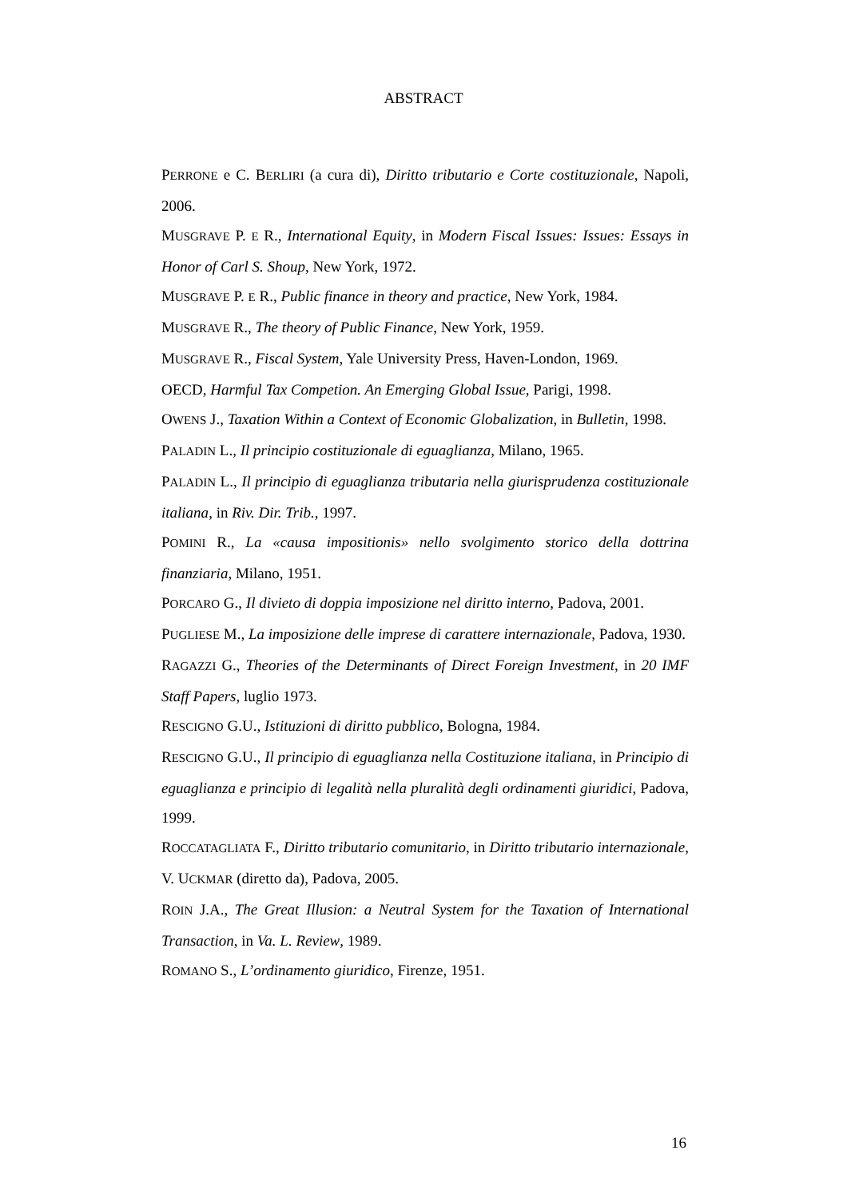ABSTRACT
PERRONE e C. BERLIRI (a cura di), Diritto tributario e Corte costituzionale, Napoli, 2006.
MUSGRAVE P. E R., International Equity, in Modern Fiscal Issues: Issues: Essays in Honor of Carl S. Shoup, New York, 1972.
MUSGRAVE P. E R., Public finance in theory and practice, New York, 1984.
MUSGRAVE R., The theory of Public Finance, New York, 1959.
MUSGRAVE R., Fiscal System, Yale University Press, Haven-London, 1969.
OECD, Harmful Tax Competion. An Emerging Global Issue, Parigi, 1998.
OWENS J., Taxation Within a Context of Economic Globalization, in Bulletin, 1998.
PALADIN L., Il principio costituzionale di eguaglianza, Milano, 1965.
PALADIN L., Il principio di eguaglianza tributaria nella giurisprudenza costituzionale italiana, in Riv. Dir. Trib., 1997.
POMINI R., La «causa impositionis» nello svolgimento storico della dottrina finanziaria, Milano, 1951.
PORCARO G., Il divieto di doppia imposizione nel diritto interno, Padova, 2001.
PUGLIESE M., La imposizione delle imprese di carattere internazionale, Padova, 1930.
RAGAZZI G., Theories of the Determinants of Direct Foreign Investment, in 20 IMF Staff Papers, luglio 1973.
RESCIGNO G.U., Istituzioni di diritto pubblico, Bologna, 1984.
RESCIGNO G.U., Il principio di eguaglianza nella Costituzione italiana, in Principio di eguaglianza e principio di legalità nella pluralità degli ordinamenti giuridici, Padova, 1999.
ROCCATAGLIATA F., Diritto tributario comunitario, in Diritto tributario internazionale, V. UCKMAR (diretto da), Padova, 2005.
ROIN J.A., The Great Illusion: a Neutral System for the Taxation of International Transaction, in Va. L. Review, 1989.
ROMANO S., L’ordinamento giuridico, Firenze, 1951.
16